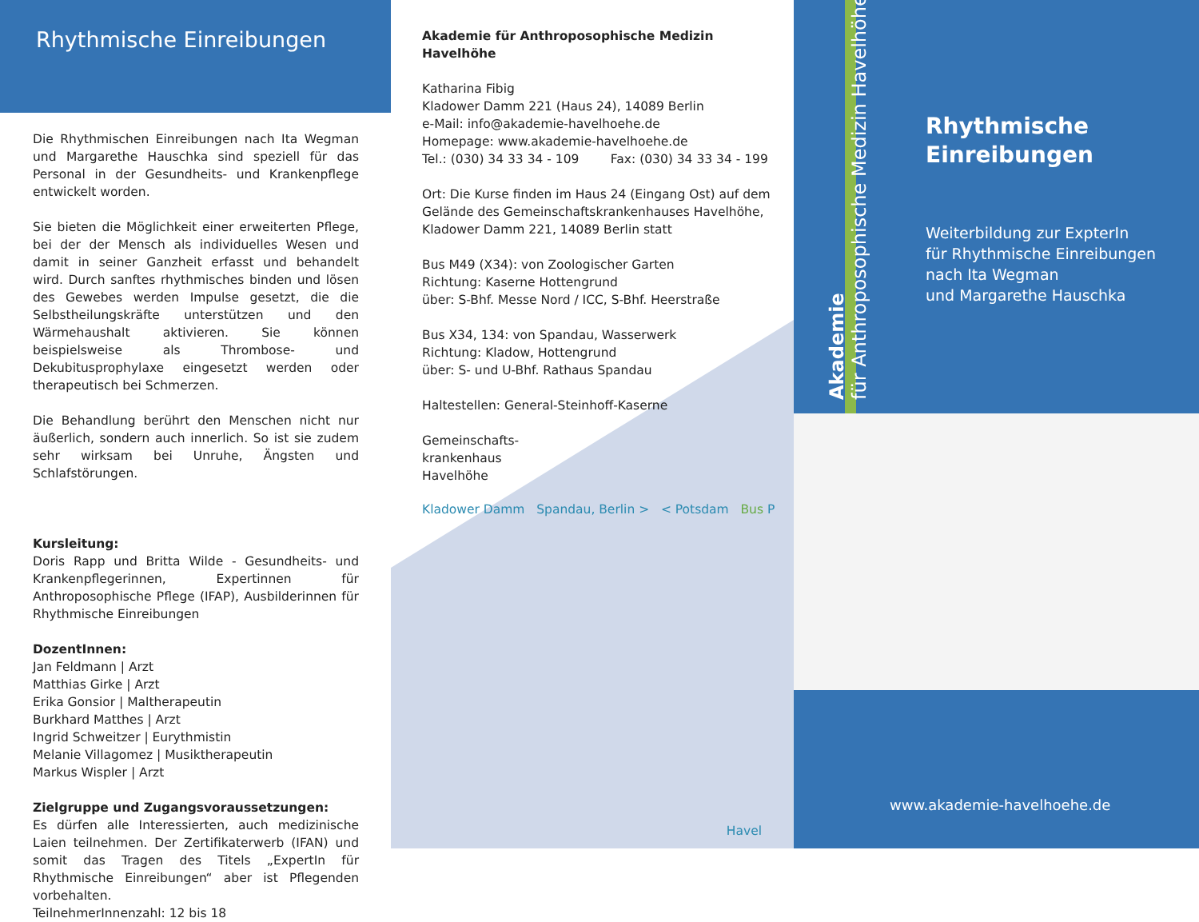Rhythmische Einreibungen
Die Rhythmischen Einreibungen nach Ita Wegman und Margarethe Hauschka sind speziell für das Personal in der Gesundheits- und Krankenpflege entwickelt worden.
Sie bieten die Möglichkeit einer erweiterten Pflege, bei der der Mensch als individuelles Wesen und damit in seiner Ganzheit erfasst und behandelt wird. Durch sanftes rhythmisches binden und lösen des Gewebes werden Impulse gesetzt, die die Selbstheilungskräfte unterstützen und den Wärmehaushalt aktivieren. Sie können beispielsweise als Thrombose- und Dekubitusprophylaxe eingesetzt werden oder therapeutisch bei Schmerzen.
Die Behandlung berührt den Menschen nicht nur äußerlich, sondern auch innerlich. So ist sie zudem sehr wirksam bei Unruhe, Ängsten und Schlafstörungen.
Kursleitung:
Doris Rapp und Britta Wilde - Gesundheits- und Krankenpflegerinnen, Expertinnen für Anthroposophische Pflege (IFAP), Ausbilderinnen für Rhythmische Einreibungen
DozentInnen:
Jan Feldmann | Arzt
Matthias Girke | Arzt
Erika Gonsior | Maltherapeutin
Burkhard Matthes | Arzt
Ingrid Schweitzer | Eurythmistin
Melanie Villagomez | Musiktherapeutin
Markus Wispler | Arzt
Zielgruppe und Zugangsvoraussetzungen:
Es dürfen alle Interessierten, auch medizinische Laien teilnehmen. Der Zertifikaterwerb (IFAN) und somit das Tragen des Titels „ExpertIn für Rhythmische Einreibungen“ aber ist Pflegenden vorbehalten.
TeilnehmerInnenzahl: 12 bis 18
Akademie für Anthroposophische Medizin Havelhöhe
Katharina Fibig
Kladower Damm 221 (Haus 24), 14089 Berlin
e-Mail: info@akademie-havelhoehe.de
Homepage: www.akademie-havelhoehe.de
Tel.: (030) 34 33 34 - 109 Fax: (030) 34 33 34 - 199
Ort: Die Kurse finden im Haus 24 (Eingang Ost) auf dem Gelände des Gemeinschaftskrankenhauses Havelhöhe, Kladower Damm 221, 14089 Berlin statt
Bus M49 (X34): von Zoologischer Garten
Richtung: Kaserne Hottengrund
über: S-Bhf. Messe Nord / ICC, S-Bhf. Heerstraße
Bus X34, 134: von Spandau, Wasserwerk
Richtung: Kladow, Hottengrund
über: S- und U-Bhf. Rathaus Spandau
Haltestellen: General-Steinhoff-Kaserne
Gemeinschafts-
krankenhaus
Havelhöhe
Kladower Damm Spandau, Berlin > < Potsdam Bus P
Havel
Akademie
für Anthroposophische Medizin Havelhöhe
Rhythmische
Einreibungen
Weiterbildung zur ExpterIn
für Rhythmische Einreibungen
nach Ita Wegman
und Margarethe Hauschka
www.akademie-havelhoehe.de